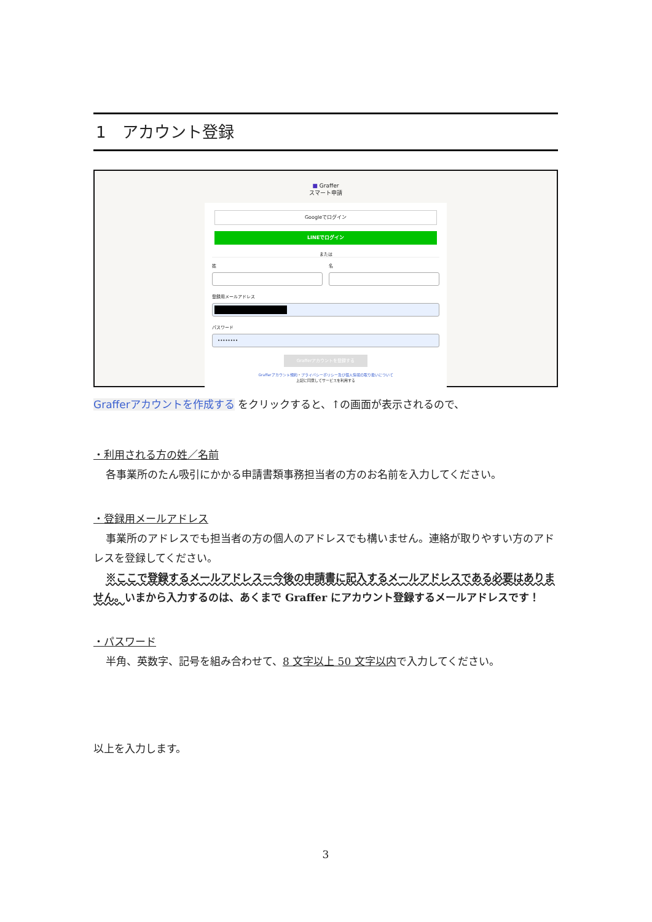1　アカウント登録
■ Graffer
スマート申請
Googleでログイン
LINEでログイン
または
姓 名
登録用メールアドレス
パスワード
••••••••
Grafferアカウントを登録する
Grafferアカウント規約・プライバシーポリシー及び個人情報の取り扱いについて
上記に同意してサービスを利用する
Grafferアカウントを作成する をクリックすると、↑の画面が表示されるので、
・利用される方の姓／名前
各事業所のたん吸引にかかる申請書類事務担当者の方のお名前を入力してください。
・登録用メールアドレス
事業所のアドレスでも担当者の方の個人のアドレスでも構いません。連絡が取りやすい方のアドレスを登録してください。
※ここで登録するメールアドレス＝今後の申請書に記入するメールアドレスである必要はありません。いまから入力するのは、あくまで Graffer にアカウント登録するメールアドレスです！
・パスワード
半角、英数字、記号を組み合わせて、8 文字以上 50 文字以内で入力してください。
以上を入力します。
3